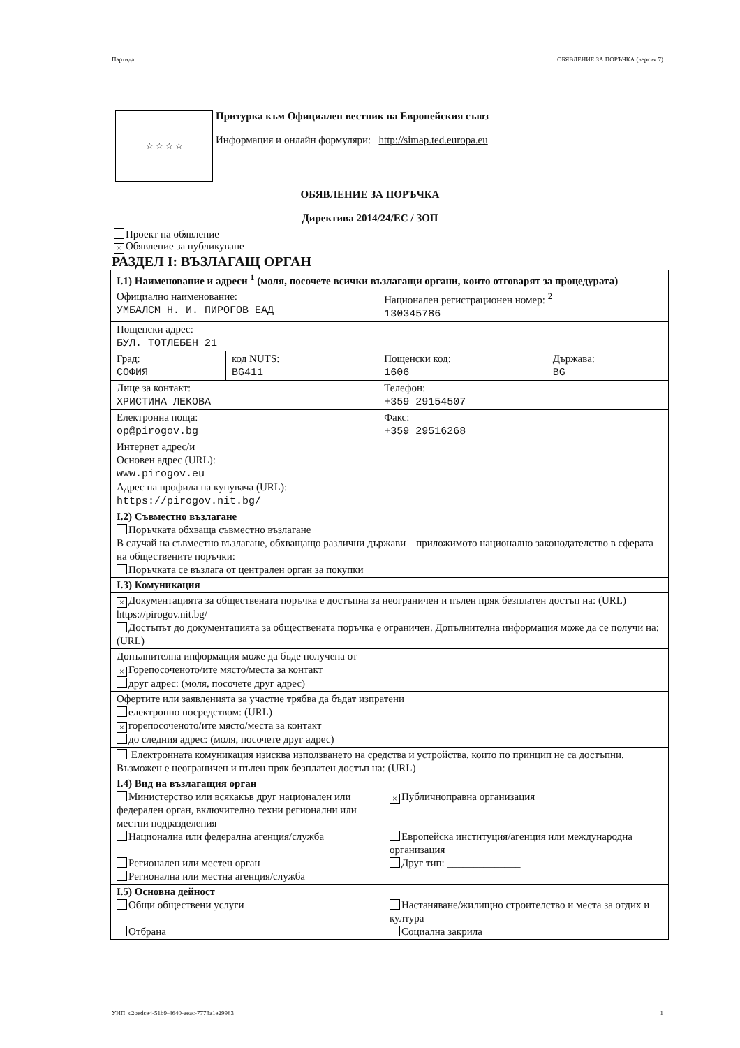Партида ОБЯВЛЕНИЕ ЗА ПОРЪЧКА (версия 7)
☆ ☆ ☆ ☆
Притурка към Официален вестник на Европейския съюз
Информация и онлайн формуляри: http://simap.ted.europa.eu
ОБЯВЛЕНИЕ ЗА ПОРЪЧКА
Директива 2014/24/ЕС / ЗОП
Проект на обявление
× Обявление за публикуване
РАЗДЕЛ I: ВЪЗЛАГАЩ ОРГАН
| I.1) Наименование и адреси <sup>1</sup> (моля, посочете всички възлагащи органи, които отговарят за процедурата) | | | |
| Официално наименование: УМБАЛСМ Н. И. ПИРОГОВ ЕАД | | Национален регистрационен номер: <sup>2</sup> 130345786 | |
| Пощенски адрес: БУЛ. ТОТЛЕБЕН 21 | | | |
| Град: СОФИЯ | код NUTS: BG411 | Пощенски код: 1606 | Държава: BG |
| Лице за контакт: ХРИСТИНА ЛЕКОВА | | Телефон: +359 29154507 | |
| Електронна поща: op@pirogov.bg | | Факс: +359 29516268 | |
| Интернет адрес/и Основен адрес (URL): www.pirogov.eu Адрес на профила на купувача (URL): https://pirogov.nit.bg/ | | | |
| I.2) Съвместно възлагане Поръчката обхваща съвместно възлагане В случай на съвместно възлагане, обхващащо различни държави – приложимото национално законодателство в сферата на обществените поръчки: Поръчката се възлага от централен орган за покупки | | | |
| I.3) Комуникация | | | |
| × Документацията за обществената поръчка е достъпна за неограничен и пълен пряк безплатен достъп на: (URL) https://pirogov.nit.bg/ Достъпът до документацията за обществената поръчка е ограничен. Допълнителна информация може да се получи на: (URL) | | | |
| Допълнителна информация може да бъде получена от × Горепосоченото/ите място/места за контакт друг адрес: (моля, посочете друг адрес) | | | |
| Офертите или заявленията за участие трябва да бъдат изпратени електронно посредством: (URL) × горепосоченото/ите място/места за контакт до следния адрес: (моля, посочете друг адрес) | | | |
| Електронната комуникация изисква използването на средства и устройства, които по принцип не са достъпни. Възможен е неограничен и пълен пряк безплатен достъп на: (URL) | | | |
| I.4) Вид на възлагащия орган Министерство или всякакъв друг национален или федерален орган, включително техни регионални или местни подразделения × Публичноправна организация Национална или федерална агенция/служба Европейска институция/агенция или международна организация Регионален или местен орган Регионална или местна агенция/служба Друг тип: ______________ | | | |
| I.5) Основна дейност Общи обществени услуги Настаняване/жилищно строителство и места за отдих и култура Отбрана Социална закрила | | | |
УНП: c2oedce4-51b9-4640-aeac-7773a1e29983 1